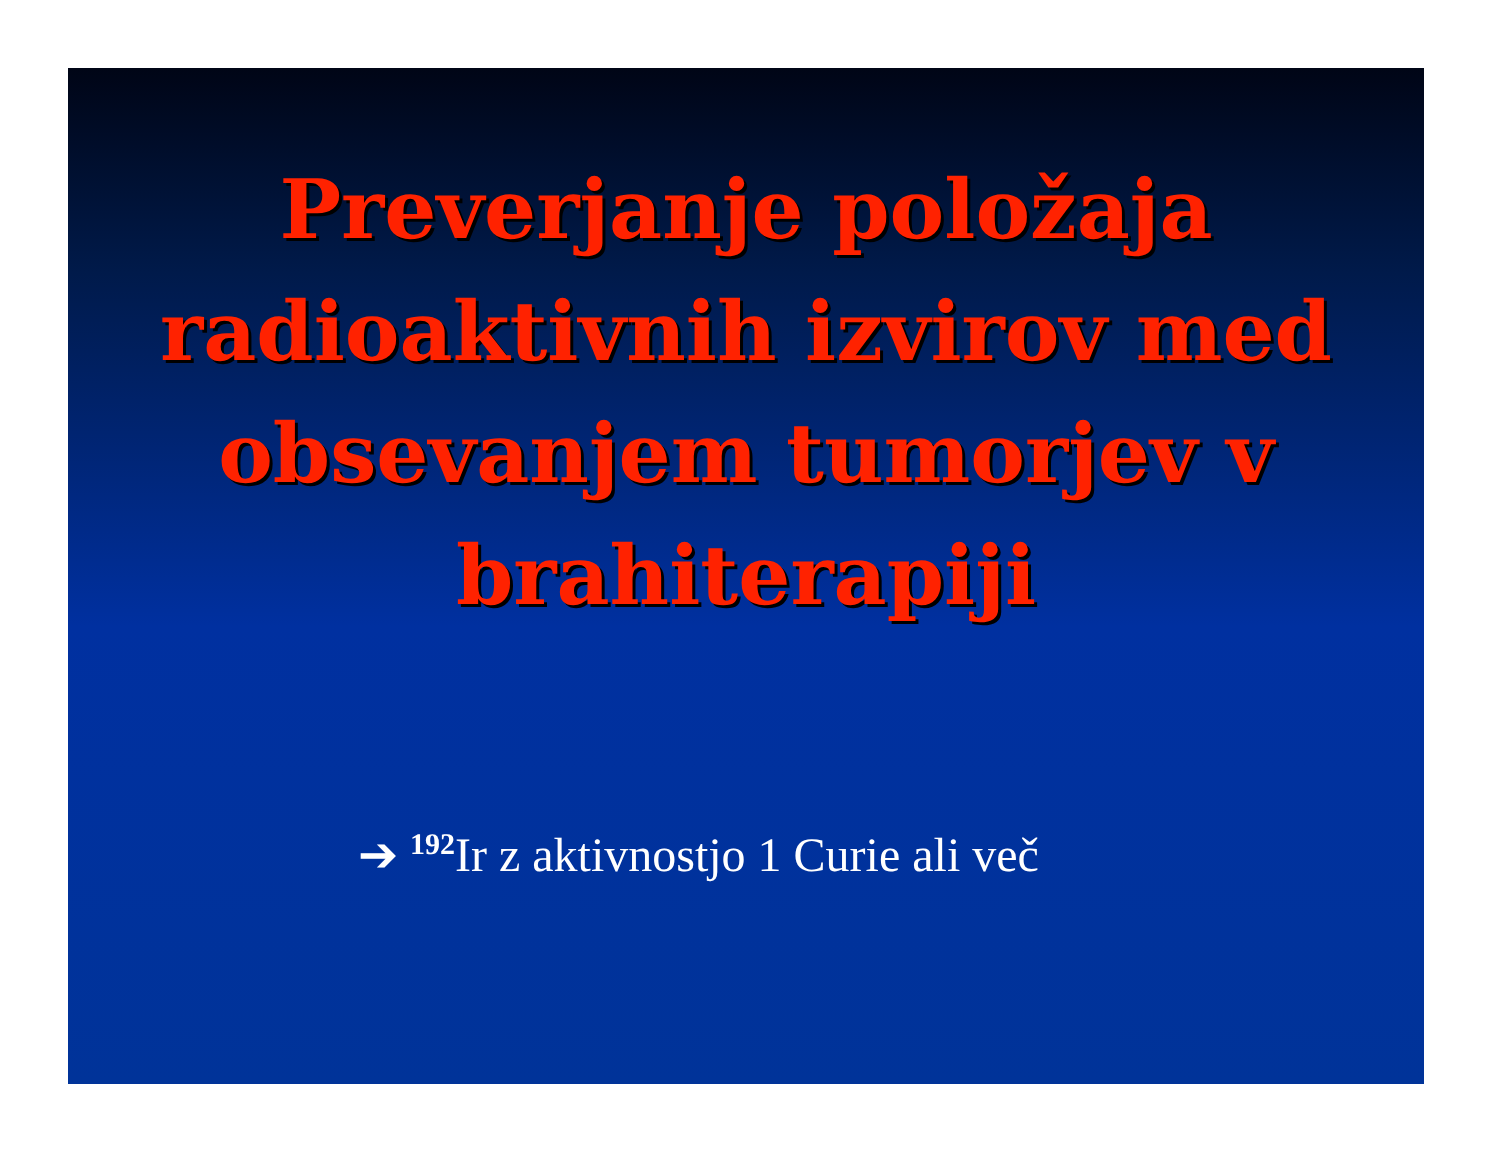Preverjanje položaja radioaktivnih izvirov med obsevanjem tumorjev v brahiterapiji
➔ <sup>192</sup>Ir z aktivnostjo 1 Curie ali več